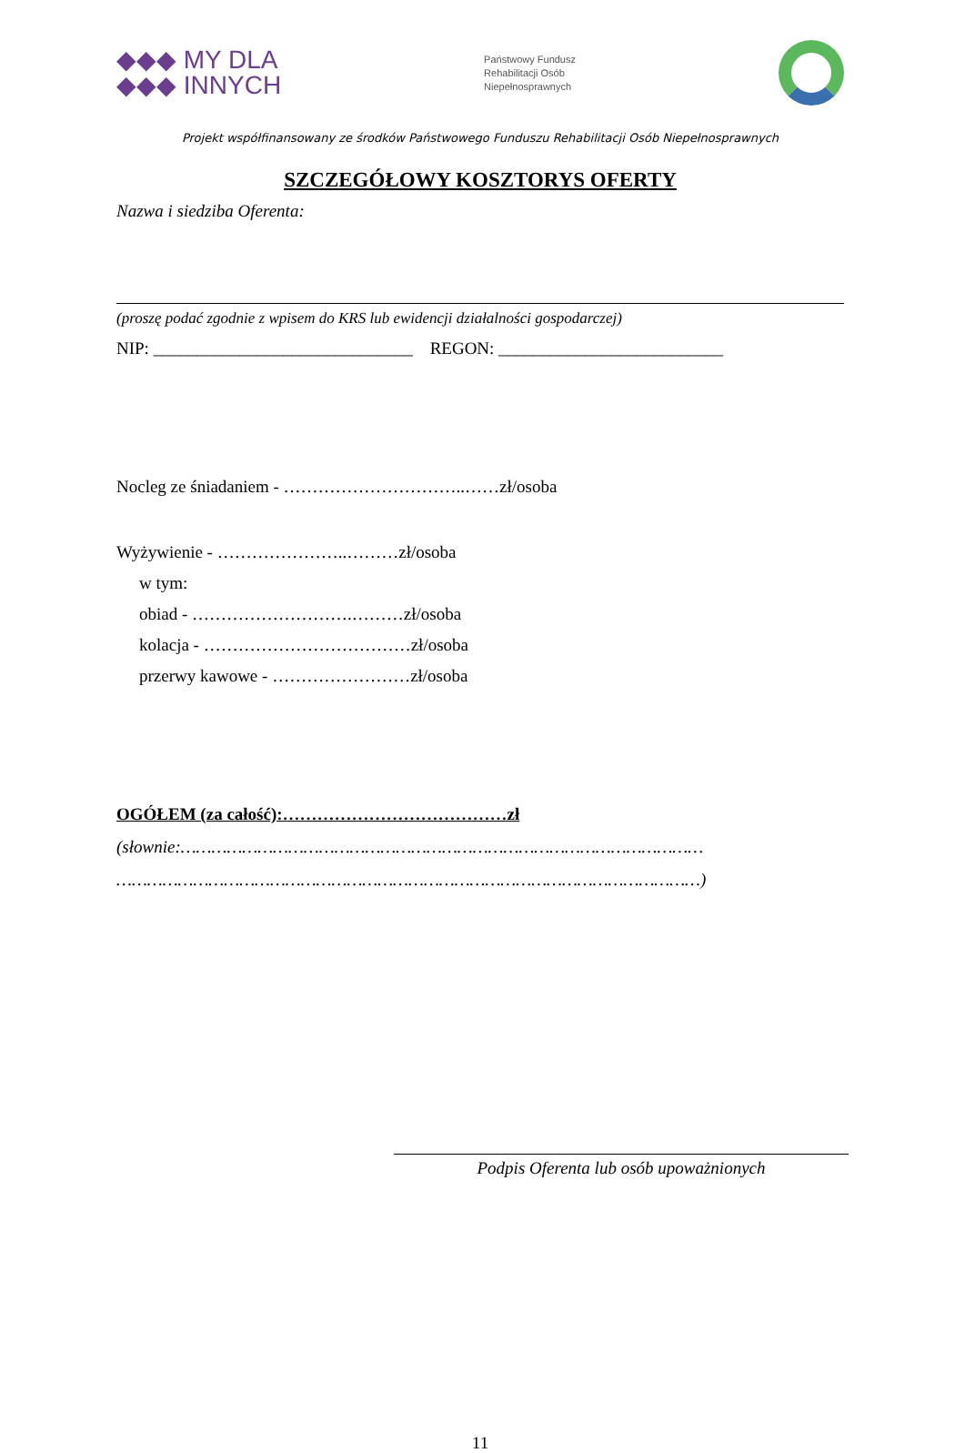◆◆◆ MY DLA
◆◆◆ INNYCH
Państwowy Fundusz
Rehabilitacji Osób
Niepełnosprawnych
Projekt współfinansowany ze środków Państwowego Funduszu Rehabilitacji Osób Niepełnosprawnych
SZCZEGÓŁOWY KOSZTORYS OFERTY
Nazwa i siedziba Oferenta:
(proszę podać zgodnie z wpisem do KRS lub ewidencji działalności gospodarczej)
NIP: ______________________________ REGON: __________________________
Nocleg ze śniadaniem - …………………………..……zł/osoba
Wyżywienie - …………………..………zł/osoba
w tym:
obiad - ……………………….………zł/osoba
kolacja - ………………………………zł/osoba
przerwy kawowe - ……………………zł/osoba
OGÓŁEM (za całość):…………………………………zł
(słownie:…………………………………………………………………………………………
……………………………………………………………………………………………………)
Podpis Oferenta lub osób upoważnionych
11